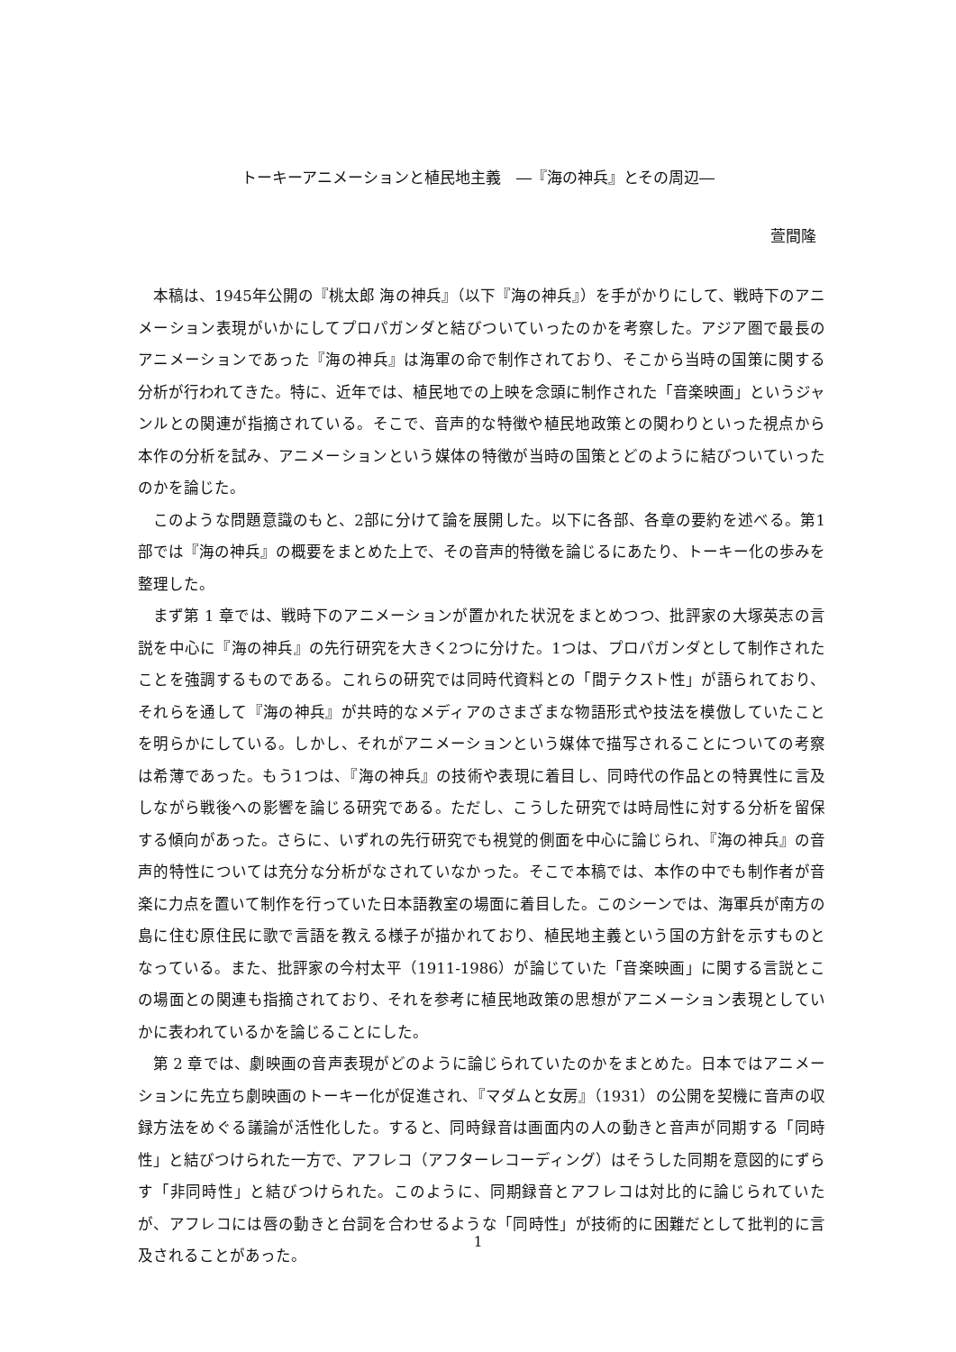トーキーアニメーションと植民地主義　―『海の神兵』とその周辺―
萱間隆
本稿は、1945年公開の『桃太郎 海の神兵』（以下『海の神兵』）を手がかりにして、戦時下のアニメーション表現がいかにしてプロパガンダと結びついていったのかを考察した。アジア圏で最長のアニメーションであった『海の神兵』は海軍の命で制作されており、そこから当時の国策に関する分析が行われてきた。特に、近年では、植民地での上映を念頭に制作された「音楽映画」というジャンルとの関連が指摘されている。そこで、音声的な特徴や植民地政策との関わりといった視点から本作の分析を試み、アニメーションという媒体の特徴が当時の国策とどのように結びついていったのかを論じた。
このような問題意識のもと、2部に分けて論を展開した。以下に各部、各章の要約を述べる。第1部では『海の神兵』の概要をまとめた上で、その音声的特徴を論じるにあたり、トーキー化の歩みを整理した。
まず第 1 章では、戦時下のアニメーションが置かれた状況をまとめつつ、批評家の大塚英志の言説を中心に『海の神兵』の先行研究を大きく2つに分けた。1つは、プロパガンダとして制作されたことを強調するものである。これらの研究では同時代資料との「間テクスト性」が語られており、それらを通して『海の神兵』が共時的なメディアのさまざまな物語形式や技法を模倣していたことを明らかにしている。しかし、それがアニメーションという媒体で描写されることについての考察は希薄であった。もう1つは、『海の神兵』の技術や表現に着目し、同時代の作品との特異性に言及しながら戦後への影響を論じる研究である。ただし、こうした研究では時局性に対する分析を留保する傾向があった。さらに、いずれの先行研究でも視覚的側面を中心に論じられ、『海の神兵』の音声的特性については充分な分析がなされていなかった。そこで本稿では、本作の中でも制作者が音楽に力点を置いて制作を行っていた日本語教室の場面に着目した。このシーンでは、海軍兵が南方の島に住む原住民に歌で言語を教える様子が描かれており、植民地主義という国の方針を示すものとなっている。また、批評家の今村太平（1911-1986）が論じていた「音楽映画」に関する言説とこの場面との関連も指摘されており、それを参考に植民地政策の思想がアニメーション表現としていかに表われているかを論じることにした。
第 2 章では、劇映画の音声表現がどのように論じられていたのかをまとめた。日本ではアニメーションに先立ち劇映画のトーキー化が促進され、『マダムと女房』（1931）の公開を契機に音声の収録方法をめぐる議論が活性化した。すると、同時録音は画面内の人の動きと音声が同期する「同時性」と結びつけられた一方で、アフレコ（アフターレコーディング）はそうした同期を意図的にずらす「非同時性」と結びつけられた。このように、同期録音とアフレコは対比的に論じられていたが、アフレコには唇の動きと台詞を合わせるような「同時性」が技術的に困難だとして批判的に言及されることがあった。
1